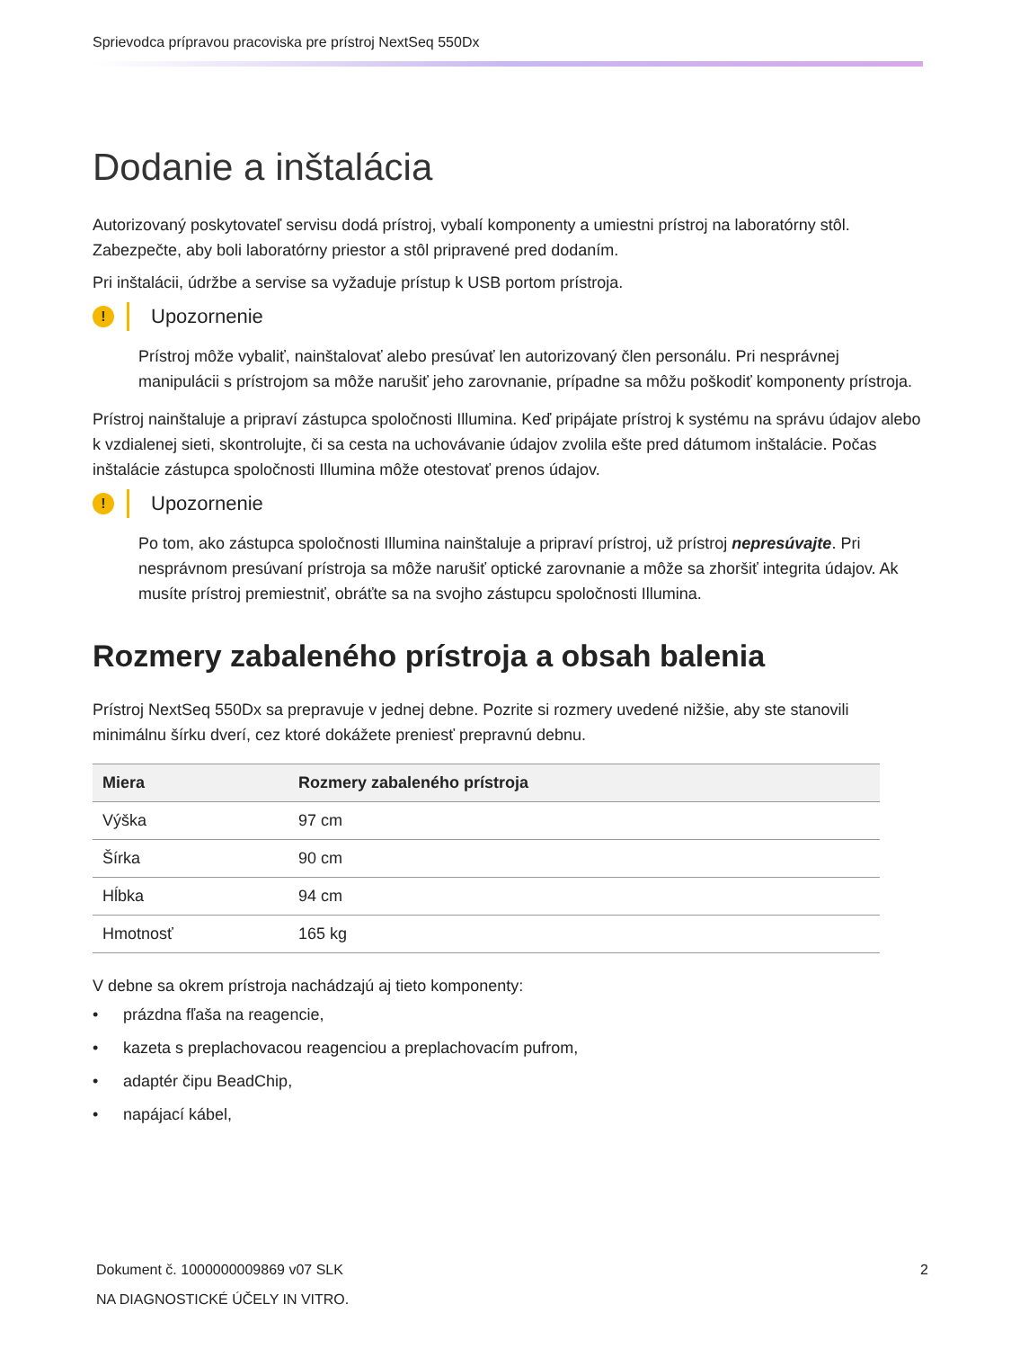Sprievodca prípravou pracoviska pre prístroj NextSeq 550Dx
Dodanie a inštalácia
Autorizovaný poskytovateľ servisu dodá prístroj, vybalí komponenty a umiestni prístroj na laboratórny stôl. Zabezpečte, aby boli laboratórny priestor a stôl pripravené pred dodaním.
Pri inštalácii, údržbe a servise sa vyžaduje prístup k USB portom prístroja.
!
Upozornenie
Prístroj môže vybaliť, nainštalovať alebo presúvať len autorizovaný člen personálu. Pri nesprávnej manipulácii s prístrojom sa môže narušiť jeho zarovnanie, prípadne sa môžu poškodiť komponenty prístroja.
Prístroj nainštaluje a pripraví zástupca spoločnosti Illumina. Keď pripájate prístroj k systému na správu údajov alebo k vzdialenej sieti, skontrolujte, či sa cesta na uchovávanie údajov zvolila ešte pred dátumom inštalácie. Počas inštalácie zástupca spoločnosti Illumina môže otestovať prenos údajov.
!
Upozornenie
Po tom, ako zástupca spoločnosti Illumina nainštaluje a pripraví prístroj, už prístroj nepresúvajte. Pri nesprávnom presúvaní prístroja sa môže narušiť optické zarovnanie a môže sa zhoršiť integrita údajov. Ak musíte prístroj premiestniť, obráťte sa na svojho zástupcu spoločnosti Illumina.
Rozmery zabaleného prístroja a obsah balenia
Prístroj NextSeq 550Dx sa prepravuje v jednej debne. Pozrite si rozmery uvedené nižšie, aby ste stanovili minimálnu šírku dverí, cez ktoré dokážete preniesť prepravnú debnu.
| Miera | Rozmery zabaleného prístroja |
| --- | --- |
| Výška | 97 cm |
| Šírka | 90 cm |
| Hĺbka | 94 cm |
| Hmotnosť | 165 kg |
V debne sa okrem prístroja nachádzajú aj tieto komponenty:
• prázdna fľaša na reagencie,
• kazeta s preplachovacou reagenciou a preplachovacím pufrom,
• adaptér čipu BeadChip,
• napájací kábel,
Dokument č. 1000000009869 v07 SLK
2
NA DIAGNOSTICKÉ ÚČELY IN VITRO.